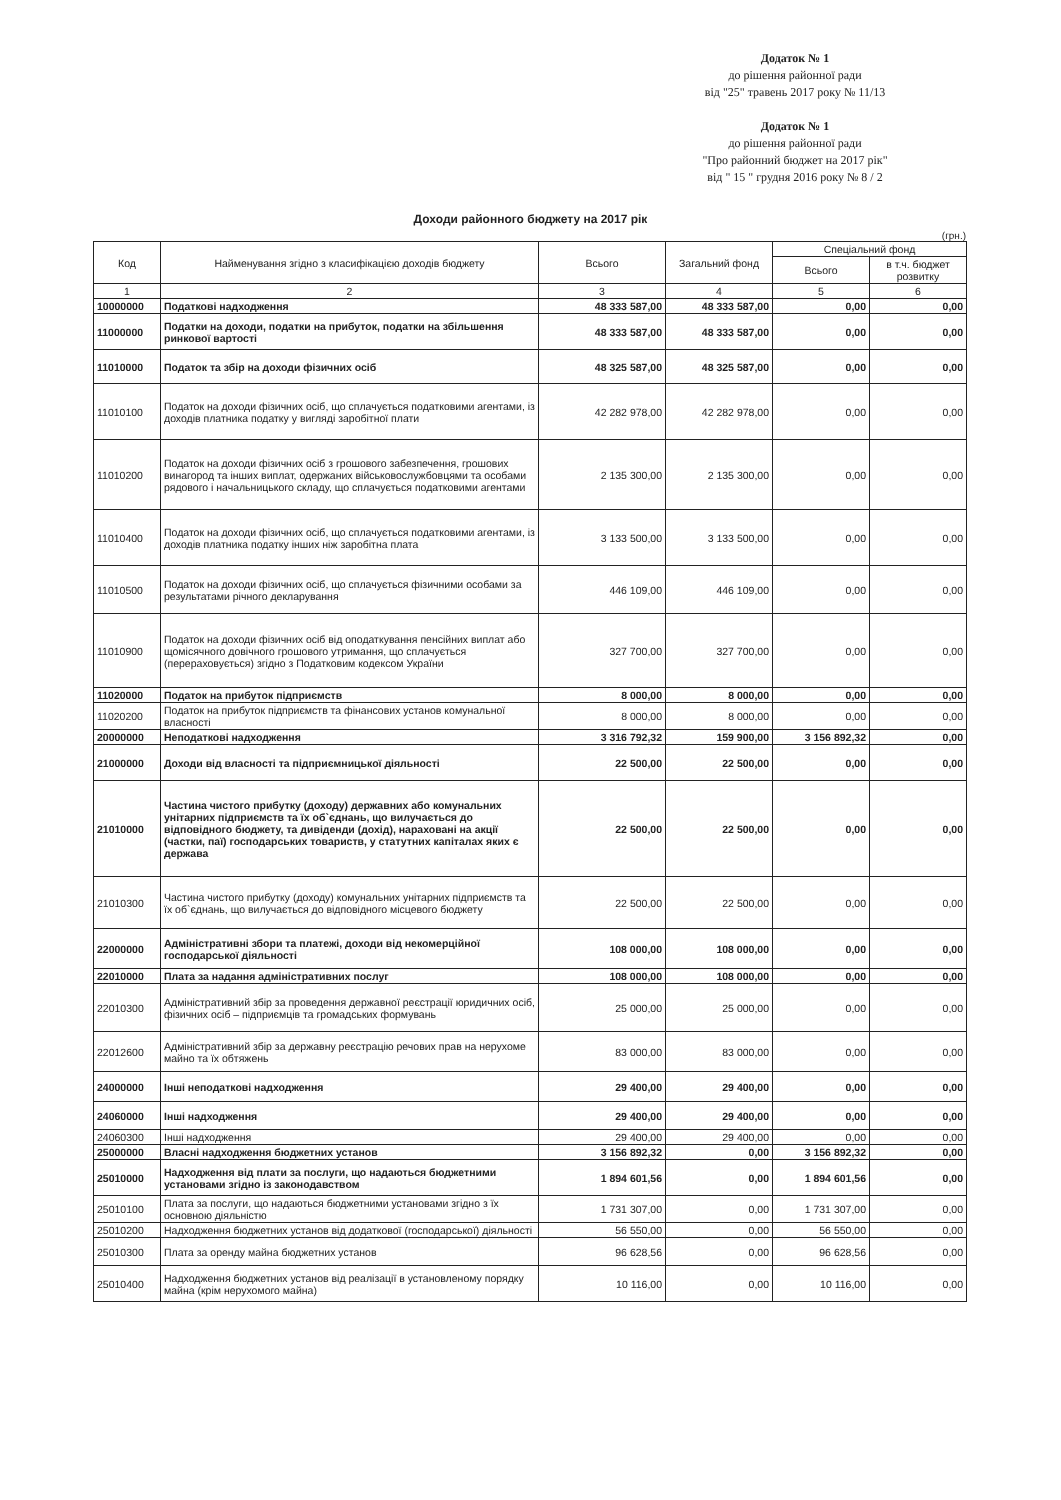Додаток № 1
до рішення районної ради
від "25" травень 2017 року № 11/13
Додаток № 1
до рішення районної ради
"Про районний бюджет на 2017 рік"
від " 15 " грудня 2016 року № 8 / 2
Доходи районного бюджету на 2017 рік
(грн.)
| Код | Найменування згідно з класифікацією доходів бюджету | Всього | Загальний фонд | Спеціальний фонд | |
| --- | --- | --- | --- | --- | --- |
| | | | | Всього | в т.ч. бюджет розвитку |
| 1 | 2 | 3 | 4 | 5 | 6 |
| 10000000 | Податкові надходження | 48 333 587,00 | 48 333 587,00 | 0,00 | 0,00 |
| 11000000 | Податки на доходи, податки на прибуток, податки на збільшення ринкової вартості | 48 333 587,00 | 48 333 587,00 | 0,00 | 0,00 |
| 11010000 | Податок та збір на доходи фізичних осіб | 48 325 587,00 | 48 325 587,00 | 0,00 | 0,00 |
| 11010100 | Податок на доходи фізичних осіб, що сплачується податковими агентами, із доходів платника податку у вигляді заробітної плати | 42 282 978,00 | 42 282 978,00 | 0,00 | 0,00 |
| 11010200 | Податок на доходи фізичних осіб з грошового забезпечення, грошових винагород та інших виплат, одержаних військовослужбовцями та особами рядового і начальницького складу, що сплачується податковими агентами | 2 135 300,00 | 2 135 300,00 | 0,00 | 0,00 |
| 11010400 | Податок на доходи фізичних осіб, що сплачується податковими агентами, із доходів платника податку інших ніж заробітна плата | 3 133 500,00 | 3 133 500,00 | 0,00 | 0,00 |
| 11010500 | Податок на доходи фізичних осіб, що сплачується фізичними особами за результатами річного декларування | 446 109,00 | 446 109,00 | 0,00 | 0,00 |
| 11010900 | Податок на доходи фізичних осіб від оподаткування пенсійних виплат або щомісячного довічного грошового утримання, що сплачується (перераховується) згідно з Податковим кодексом України | 327 700,00 | 327 700,00 | 0,00 | 0,00 |
| 11020000 | Податок на прибуток підприємств | 8 000,00 | 8 000,00 | 0,00 | 0,00 |
| 11020200 | Податок на прибуток підприємств та фінансових установ комунальної власності | 8 000,00 | 8 000,00 | 0,00 | 0,00 |
| 20000000 | Неподаткові надходження | 3 316 792,32 | 159 900,00 | 3 156 892,32 | 0,00 |
| 21000000 | Доходи від власності та підприємницької діяльності | 22 500,00 | 22 500,00 | 0,00 | 0,00 |
| 21010000 | Частина чистого прибутку (доходу) державних або комунальних унітарних підприємств та їх об`єднань, що вилучається до відповідного бюджету, та дивіденди (дохід), нараховані на акції (частки, паї) господарських товариств, у статутних капіталах яких є держава | 22 500,00 | 22 500,00 | 0,00 | 0,00 |
| 21010300 | Частина чистого прибутку (доходу) комунальних унітарних підприємств та їх об`єднань, що вилучається до відповідного місцевого бюджету | 22 500,00 | 22 500,00 | 0,00 | 0,00 |
| 22000000 | Адміністративні збори та платежі, доходи від некомерційної господарської діяльності | 108 000,00 | 108 000,00 | 0,00 | 0,00 |
| 22010000 | Плата за надання адміністративних послуг | 108 000,00 | 108 000,00 | 0,00 | 0,00 |
| 22010300 | Адміністративний збір за проведення державної реєстрації юридичних осіб, фізичних осіб – підприємців та громадських формувань | 25 000,00 | 25 000,00 | 0,00 | 0,00 |
| 22012600 | Адміністративний збір за державну реєстрацію речових прав на нерухоме майно та їх обтяжень | 83 000,00 | 83 000,00 | 0,00 | 0,00 |
| 24000000 | Інші неподаткові надходження | 29 400,00 | 29 400,00 | 0,00 | 0,00 |
| 24060000 | Інші надходження | 29 400,00 | 29 400,00 | 0,00 | 0,00 |
| 24060300 | Інші надходження | 29 400,00 | 29 400,00 | 0,00 | 0,00 |
| 25000000 | Власні надходження бюджетних установ | 3 156 892,32 | 0,00 | 3 156 892,32 | 0,00 |
| 25010000 | Надходження від плати за послуги, що надаються бюджетними установами згідно із законодавством | 1 894 601,56 | 0,00 | 1 894 601,56 | 0,00 |
| 25010100 | Плата за послуги, що надаються бюджетними установами згідно з їх основною діяльністю | 1 731 307,00 | 0,00 | 1 731 307,00 | 0,00 |
| 25010200 | Надходження бюджетних установ від додаткової (господарської) діяльності | 56 550,00 | 0,00 | 56 550,00 | 0,00 |
| 25010300 | Плата за оренду майна бюджетних установ | 96 628,56 | 0,00 | 96 628,56 | 0,00 |
| 25010400 | Надходження бюджетних установ від реалізації в установленому порядку майна (крім нерухомого майна) | 10 116,00 | 0,00 | 10 116,00 | 0,00 |